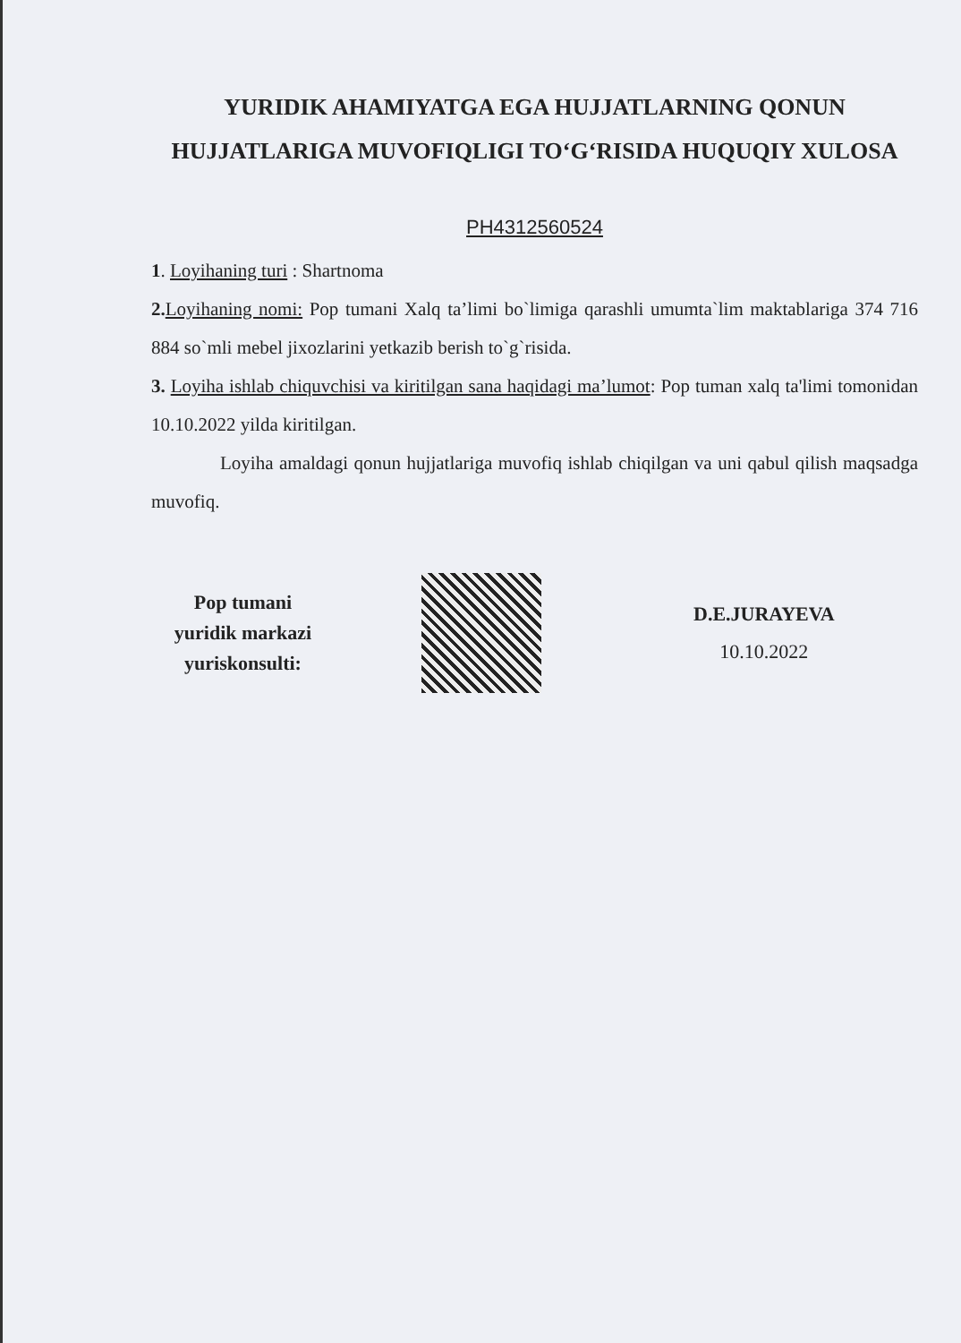YURIDIK AHAMIYATGA EGA HUJJATLARNING QONUN HUJJATLARIGA MUVOFIQLIGI TO‘G‘RISIDA HUQUQIY XULOSA
PH4312560524
1. Loyihaning turi : Shartnoma
2. Loyihaning nomi: Pop tumani Xalq ta’limi bo`limiga qarashli umumta`lim maktablariga 374 716 884 so`mli mebel jixozlarini yetkazib berish to`g`risida.
3. Loyiha ishlab chiquvchisi va kiritilgan sana haqidagi ma’lumot: Pop tuman xalq ta'limi tomonidan 10.10.2022 yilda kiritilgan.
Loyiha amaldagi qonun hujjatlariga muvofiq ishlab chiqilgan va uni qabul qilish maqsadga muvofiq.
Pop tumani
yuridik markazi
yuriskonsulti:
D.E.JURAYEVA
10.10.2022